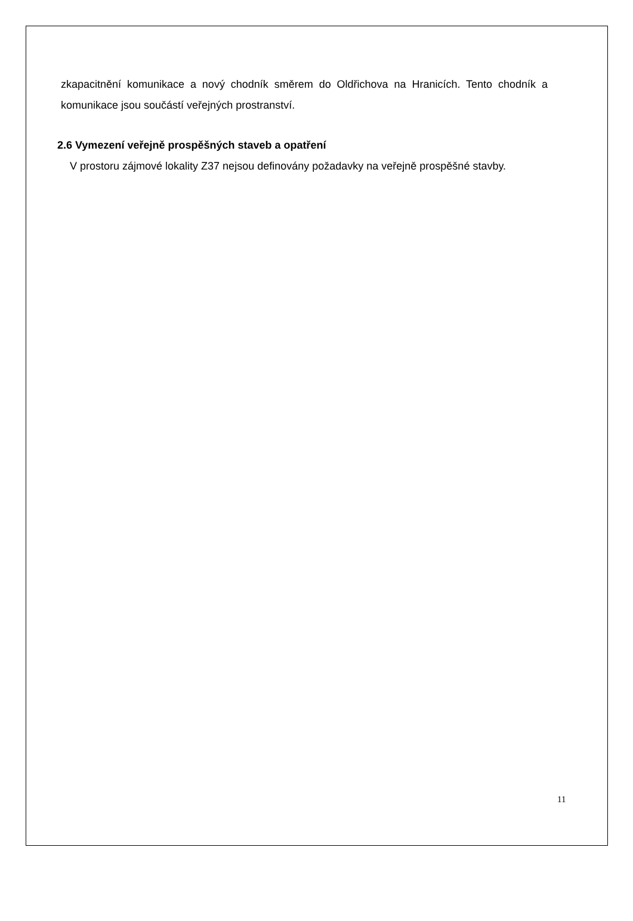zkapacitnění komunikace a nový chodník směrem do Oldřichova na Hranicích. Tento chodník a komunikace jsou součástí veřejných prostranství.
2.6 Vymezení veřejně prospěšných staveb a opatření
V prostoru zájmové lokality Z37 nejsou definovány požadavky na veřejně prospěšné stavby.
11